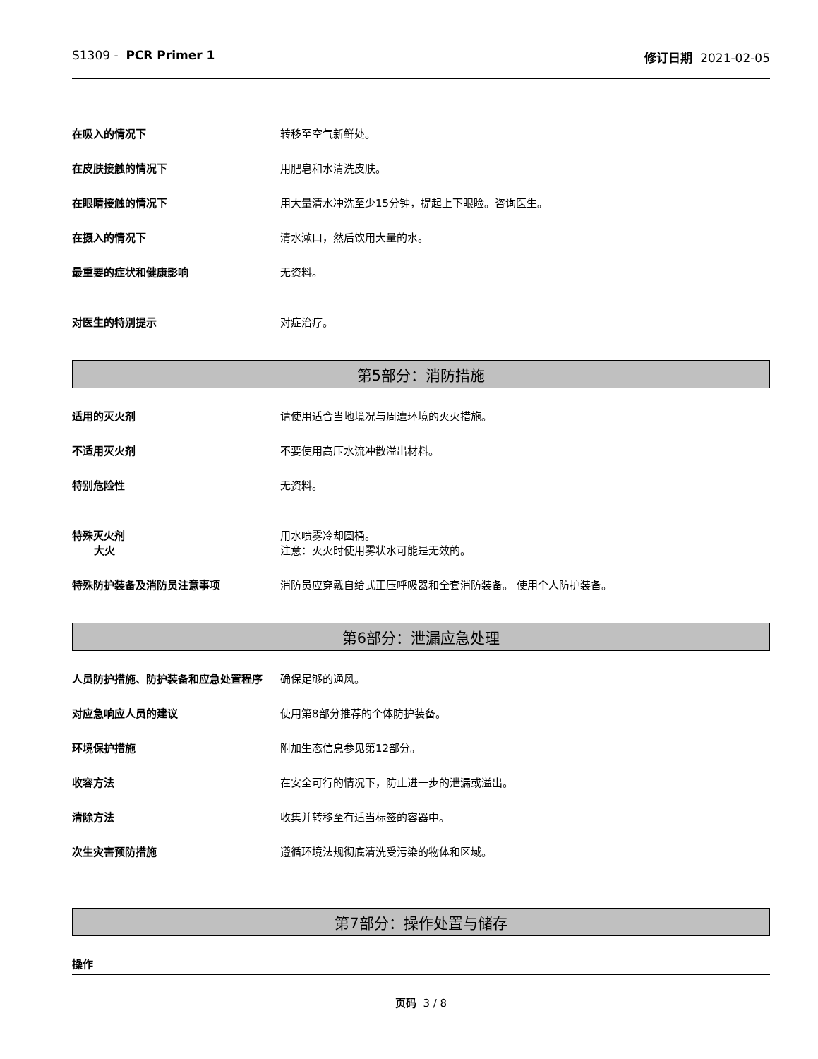S1309 - PCR Primer 1 修订日期 2021-02-05
在吸入的情况下 转移至空气新鲜处。
在皮肤接触的情况下 用肥皂和水清洗皮肤。
在眼睛接触的情况下 用大量清水冲洗至少15分钟，提起上下眼睑。咨询医生。
在摄入的情况下 清水漱口，然后饮用大量的水。
最重要的症状和健康影响 无资料。
对医生的特别提示 对症治疗。
第5部分：消防措施
适用的灭火剂 请使用适合当地境况与周遭环境的灭火措施。
不适用灭火剂 不要使用高压水流冲散溢出材料。
特别危险性 无资料。
特殊灭火剂
大火
用水喷雾冷却圆桶。
注意：灭火时使用雾状水可能是无效的。
特殊防护装备及消防员注意事项 消防员应穿戴自给式正压呼吸器和全套消防装备。 使用个人防护装备。
第6部分：泄漏应急处理
人员防护措施、防护装备和应急处置程序 确保足够的通风。
对应急响应人员的建议 使用第8部分推荐的个体防护装备。
环境保护措施 附加生态信息参见第12部分。
收容方法 在安全可行的情况下，防止进一步的泄漏或溢出。
清除方法 收集并转移至有适当标签的容器中。
次生灾害预防措施 遵循环境法规彻底清洗受污染的物体和区域。
第7部分：操作处置与储存
操作
页码 3 / 8